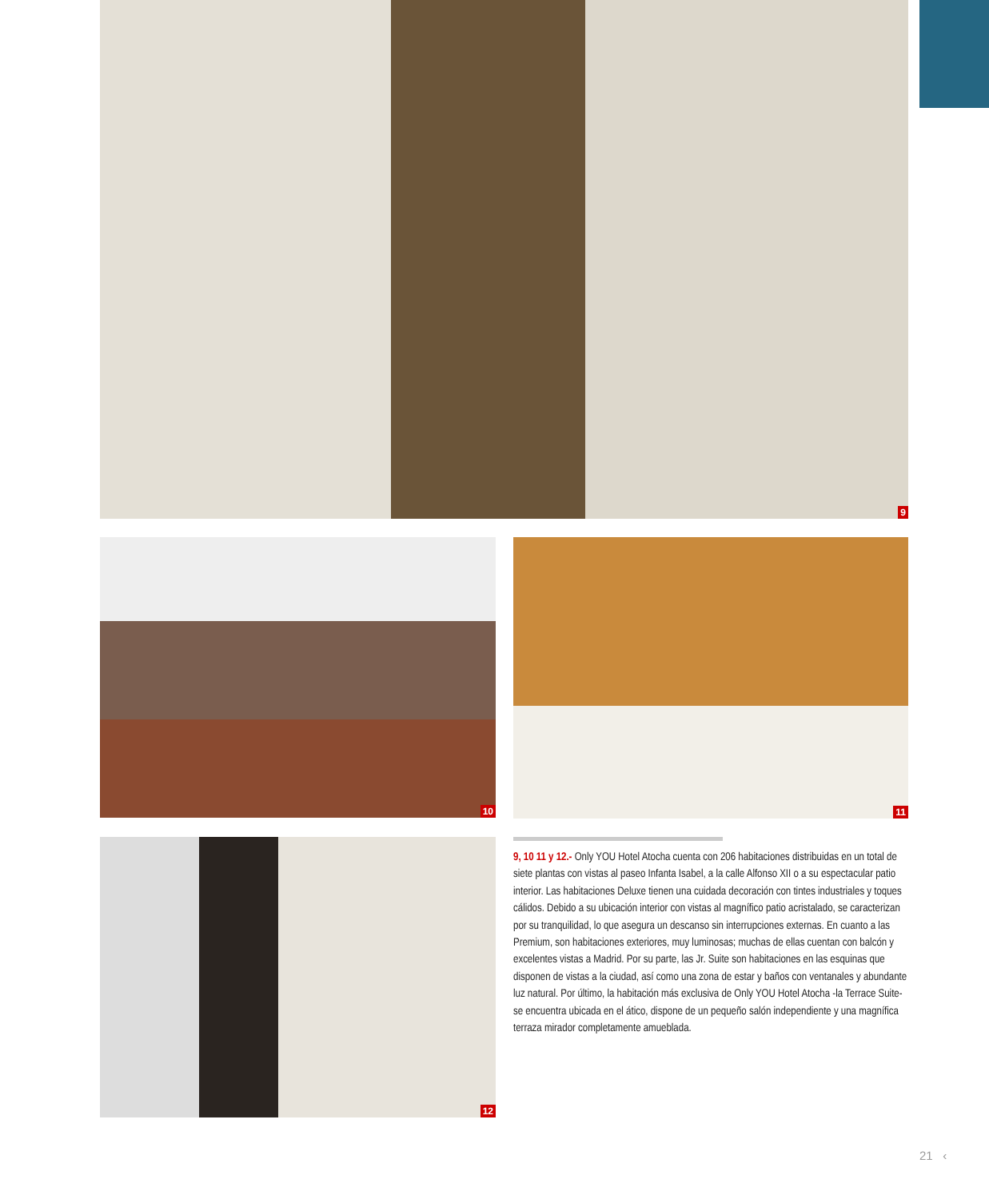9
10 11
12
9, 10 11 y 12.- Only YOU Hotel Atocha cuenta con 206 habitaciones distribuidas en un total de siete plantas con vistas al paseo Infanta Isabel, a la calle Alfonso XII o a su espectacular patio interior. Las habitaciones Deluxe tienen una cuidada decoración con tintes industriales y toques cálidos. Debido a su ubicación interior con vistas al magnífico patio acristalado, se caracterizan por su tranquilidad, lo que asegura un descanso sin interrupciones externas. En cuanto a las Premium, son habitaciones exteriores, muy luminosas; muchas de ellas cuentan con balcón y excelentes vistas a Madrid. Por su parte, las Jr. Suite son habitaciones en las esquinas que disponen de vistas a la ciudad, así como una zona de estar y baños con ventanales y abundante luz natural. Por último, la habitación más exclusiva de Only YOU Hotel Atocha -la Terrace Suite- se encuentra ubicada en el ático, dispone de un pequeño salón independiente y una magnífica terraza mirador completamente amueblada.
21 ‹